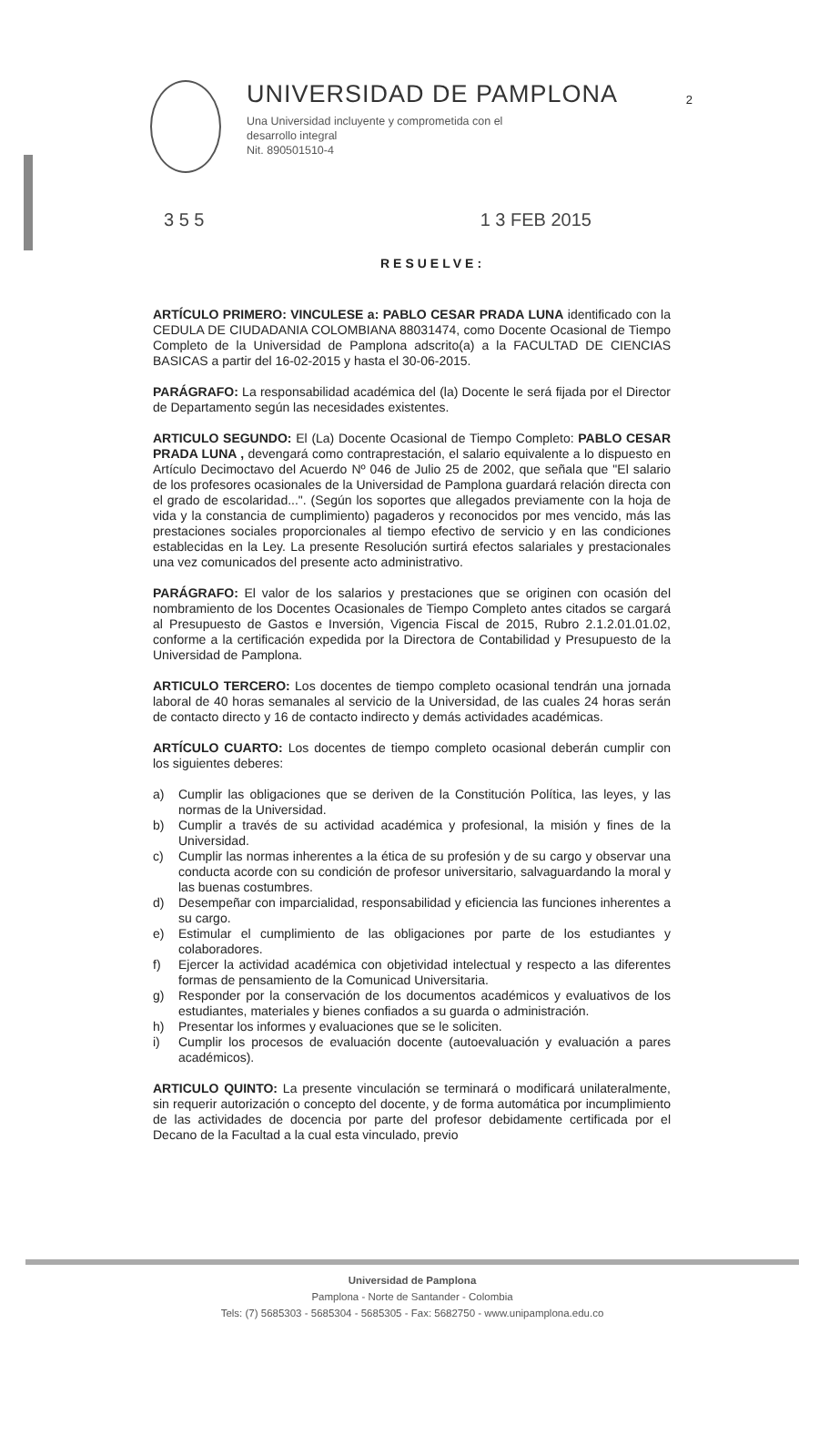UNIVERSIDAD DE PAMPLONA
Una Universidad incluyente y comprometida con el
desarrollo integral
Nit. 890501510-4
2
3 5 5 1 3 FEB 2015
RESUELVE:
ARTÍCULO PRIMERO: VINCULESE a: PABLO CESAR PRADA LUNA identificado con la CEDULA DE CIUDADANIA COLOMBIANA 88031474, como Docente Ocasional de Tiempo Completo de la Universidad de Pamplona adscrito(a) a la FACULTAD DE CIENCIAS BASICAS a partir del 16-02-2015 y hasta el 30-06-2015.
PARÁGRAFO: La responsabilidad académica del (la) Docente le será fijada por el Director de Departamento según las necesidades existentes.
ARTICULO SEGUNDO: El (La) Docente Ocasional de Tiempo Completo: PABLO CESAR PRADA LUNA , devengará como contraprestación, el salario equivalente a lo dispuesto en Artículo Decimoctavo del Acuerdo Nº 046 de Julio 25 de 2002, que señala que "El salario de los profesores ocasionales de la Universidad de Pamplona guardará relación directa con el grado de escolaridad...". (Según los soportes que allegados previamente con la hoja de vida y la constancia de cumplimiento) pagaderos y reconocidos por mes vencido, más las prestaciones sociales proporcionales al tiempo efectivo de servicio y en las condiciones establecidas en la Ley. La presente Resolución surtirá efectos salariales y prestacionales una vez comunicados del presente acto administrativo.
PARÁGRAFO: El valor de los salarios y prestaciones que se originen con ocasión del nombramiento de los Docentes Ocasionales de Tiempo Completo antes citados se cargará al Presupuesto de Gastos e Inversión, Vigencia Fiscal de 2015, Rubro 2.1.2.01.01.02, conforme a la certificación expedida por la Directora de Contabilidad y Presupuesto de la Universidad de Pamplona.
ARTICULO TERCERO: Los docentes de tiempo completo ocasional tendrán una jornada laboral de 40 horas semanales al servicio de la Universidad, de las cuales 24 horas serán de contacto directo y 16 de contacto indirecto y demás actividades académicas.
ARTÍCULO CUARTO: Los docentes de tiempo completo ocasional deberán cumplir con los siguientes deberes:
a) Cumplir las obligaciones que se deriven de la Constitución Política, las leyes, y las normas de la Universidad.
b) Cumplir a través de su actividad académica y profesional, la misión y fines de la Universidad.
c) Cumplir las normas inherentes a la ética de su profesión y de su cargo y observar una conducta acorde con su condición de profesor universitario, salvaguardando la moral y las buenas costumbres.
d) Desempeñar con imparcialidad, responsabilidad y eficiencia las funciones inherentes a su cargo.
e) Estimular el cumplimiento de las obligaciones por parte de los estudiantes y colaboradores.
f) Ejercer la actividad académica con objetividad intelectual y respecto a las diferentes formas de pensamiento de la Comunicad Universitaria.
g) Responder por la conservación de los documentos académicos y evaluativos de los estudiantes, materiales y bienes confiados a su guarda o administración.
h) Presentar los informes y evaluaciones que se le soliciten.
i) Cumplir los procesos de evaluación docente (autoevaluación y evaluación a pares académicos).
ARTICULO QUINTO: La presente vinculación se terminará o modificará unilateralmente, sin requerir autorización o concepto del docente, y de forma automática por incumplimiento de las actividades de docencia por parte del profesor debidamente certificada por el Decano de la Facultad a la cual esta vinculado, previo
Universidad de Pamplona
Pamplona - Norte de Santander - Colombia
Tels: (7) 5685303 - 5685304 - 5685305 - Fax: 5682750 - www.unipamplona.edu.co